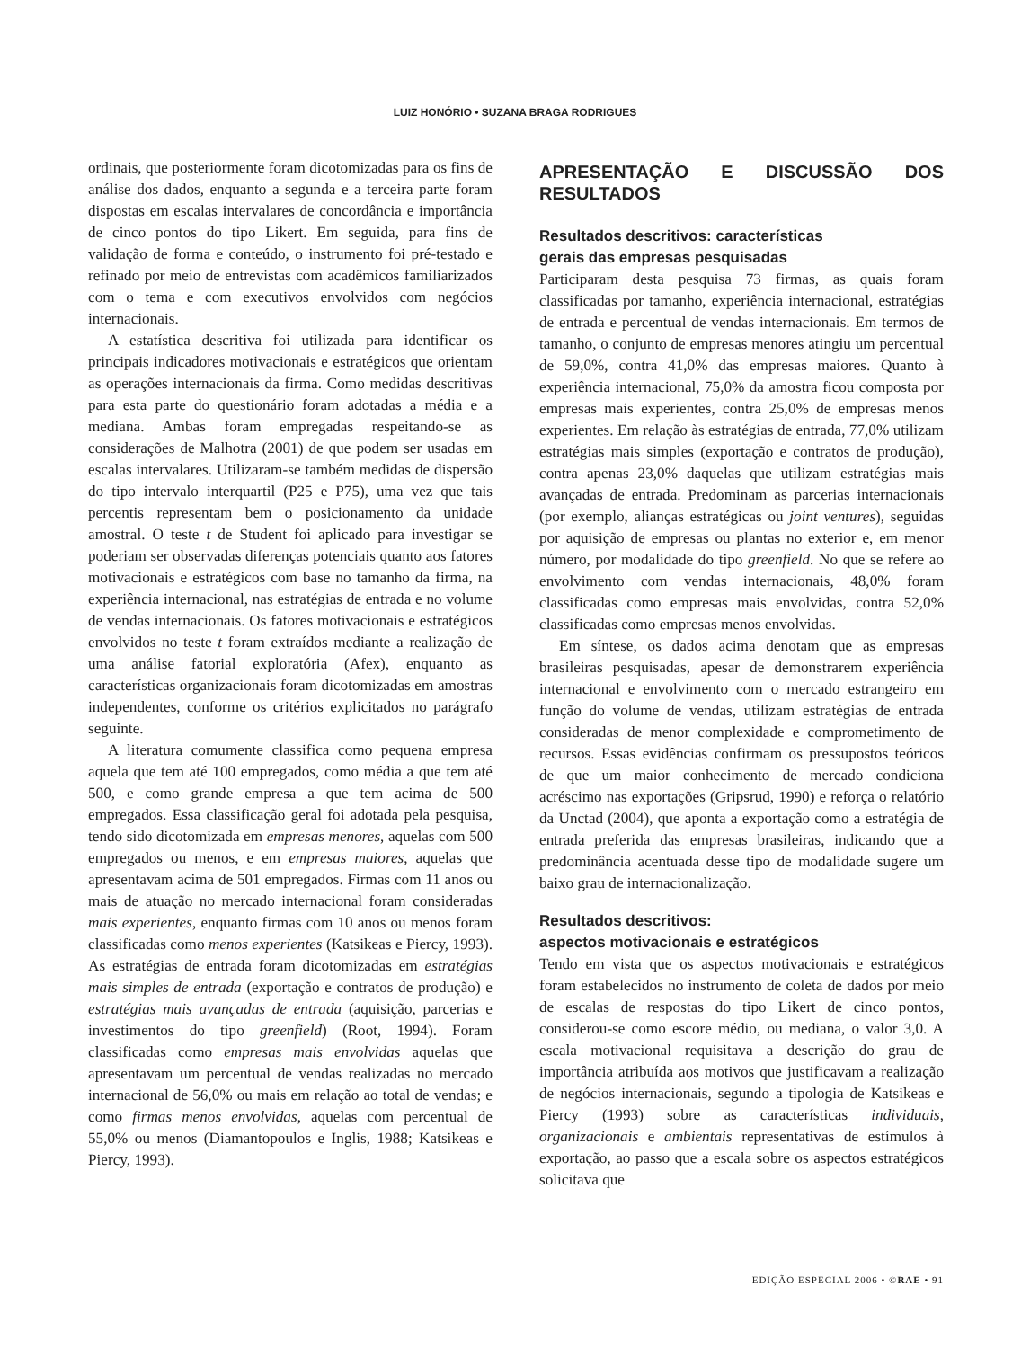LUIZ HONÓRIO • SUZANA BRAGA RODRIGUES
ordinais, que posteriormente foram dicotomizadas para os fins de análise dos dados, enquanto a segunda e a terceira parte foram dispostas em escalas intervalares de concordância e importância de cinco pontos do tipo Likert. Em seguida, para fins de validação de forma e conteúdo, o instrumento foi pré-testado e refinado por meio de entrevistas com acadêmicos familiarizados com o tema e com executivos envolvidos com negócios internacionais.
A estatística descritiva foi utilizada para identificar os principais indicadores motivacionais e estratégicos que orientam as operações internacionais da firma. Como medidas descritivas para esta parte do questionário foram adotadas a média e a mediana. Ambas foram empregadas respeitando-se as considerações de Malhotra (2001) de que podem ser usadas em escalas intervalares. Utilizaram-se também medidas de dispersão do tipo intervalo interquartil (P25 e P75), uma vez que tais percentis representam bem o posicionamento da unidade amostral. O teste t de Student foi aplicado para investigar se poderiam ser observadas diferenças potenciais quanto aos fatores motivacionais e estratégicos com base no tamanho da firma, na experiência internacional, nas estratégias de entrada e no volume de vendas internacionais. Os fatores motivacionais e estratégicos envolvidos no teste t foram extraídos mediante a realização de uma análise fatorial exploratória (Afex), enquanto as características organizacionais foram dicotomizadas em amostras independentes, conforme os critérios explicitados no parágrafo seguinte.
A literatura comumente classifica como pequena empresa aquela que tem até 100 empregados, como média a que tem até 500, e como grande empresa a que tem acima de 500 empregados. Essa classificação geral foi adotada pela pesquisa, tendo sido dicotomizada em empresas menores, aquelas com 500 empregados ou menos, e em empresas maiores, aquelas que apresentavam acima de 501 empregados. Firmas com 11 anos ou mais de atuação no mercado internacional foram consideradas mais experientes, enquanto firmas com 10 anos ou menos foram classificadas como menos experientes (Katsikeas e Piercy, 1993). As estratégias de entrada foram dicotomizadas em estratégias mais simples de entrada (exportação e contratos de produção) e estratégias mais avançadas de entrada (aquisição, parcerias e investimentos do tipo greenfield) (Root, 1994). Foram classificadas como empresas mais envolvidas aquelas que apresentavam um percentual de vendas realizadas no mercado internacional de 56,0% ou mais em relação ao total de vendas; e como firmas menos envolvidas, aquelas com percentual de 55,0% ou menos (Diamantopoulos e Inglis, 1988; Katsikeas e Piercy, 1993).
APRESENTAÇÃO E DISCUSSÃO DOS RESULTADOS
Resultados descritivos: características
gerais das empresas pesquisadas
Participaram desta pesquisa 73 firmas, as quais foram classificadas por tamanho, experiência internacional, estratégias de entrada e percentual de vendas internacionais. Em termos de tamanho, o conjunto de empresas menores atingiu um percentual de 59,0%, contra 41,0% das empresas maiores. Quanto à experiência internacional, 75,0% da amostra ficou composta por empresas mais experientes, contra 25,0% de empresas menos experientes. Em relação às estratégias de entrada, 77,0% utilizam estratégias mais simples (exportação e contratos de produção), contra apenas 23,0% daquelas que utilizam estratégias mais avançadas de entrada. Predominam as parcerias internacionais (por exemplo, alianças estratégicas ou joint ventures), seguidas por aquisição de empresas ou plantas no exterior e, em menor número, por modalidade do tipo greenfield. No que se refere ao envolvimento com vendas internacionais, 48,0% foram classificadas como empresas mais envolvidas, contra 52,0% classificadas como empresas menos envolvidas.
Em síntese, os dados acima denotam que as empresas brasileiras pesquisadas, apesar de demonstrarem experiência internacional e envolvimento com o mercado estrangeiro em função do volume de vendas, utilizam estratégias de entrada consideradas de menor complexidade e comprometimento de recursos. Essas evidências confirmam os pressupostos teóricos de que um maior conhecimento de mercado condiciona acréscimo nas exportações (Gripsrud, 1990) e reforça o relatório da Unctad (2004), que aponta a exportação como a estratégia de entrada preferida das empresas brasileiras, indicando que a predominância acentuada desse tipo de modalidade sugere um baixo grau de internacionalização.
Resultados descritivos:
aspectos motivacionais e estratégicos
Tendo em vista que os aspectos motivacionais e estratégicos foram estabelecidos no instrumento de coleta de dados por meio de escalas de respostas do tipo Likert de cinco pontos, considerou-se como escore médio, ou mediana, o valor 3,0. A escala motivacional requisitava a descrição do grau de importância atribuída aos motivos que justificavam a realização de negócios internacionais, segundo a tipologia de Katsikeas e Piercy (1993) sobre as características individuais, organizacionais e ambientais representativas de estímulos à exportação, ao passo que a escala sobre os aspectos estratégicos solicitava que
EDIÇÃO ESPECIAL 2006 • ©RAE • 91